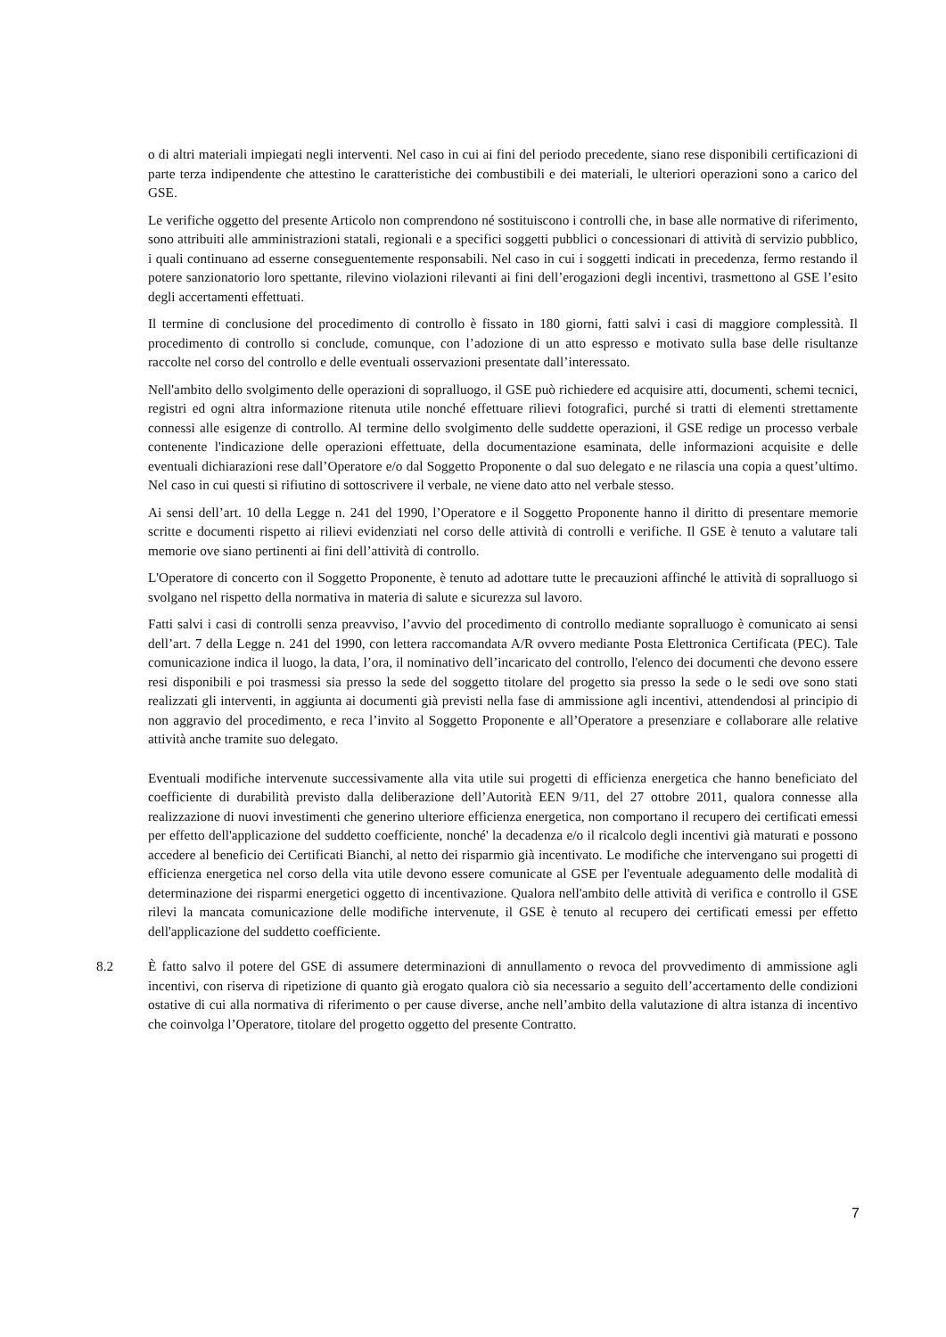o di altri materiali impiegati negli interventi. Nel caso in cui ai fini del periodo precedente, siano rese disponibili certificazioni di parte terza indipendente che attestino le caratteristiche dei combustibili e dei materiali, le ulteriori operazioni sono a carico del GSE.
Le verifiche oggetto del presente Articolo non comprendono né sostituiscono i controlli che, in base alle normative di riferimento, sono attribuiti alle amministrazioni statali, regionali e a specifici soggetti pubblici o concessionari di attività di servizio pubblico, i quali continuano ad esserne conseguentemente responsabili. Nel caso in cui i soggetti indicati in precedenza, fermo restando il potere sanzionatorio loro spettante, rilevino violazioni rilevanti ai fini dell’erogazioni degli incentivi, trasmettono al GSE l’esito degli accertamenti effettuati.
Il termine di conclusione del procedimento di controllo è fissato in 180 giorni, fatti salvi i casi di maggiore complessità. Il procedimento di controllo si conclude, comunque, con l’adozione di un atto espresso e motivato sulla base delle risultanze raccolte nel corso del controllo e delle eventuali osservazioni presentate dall’interessato.
Nell'ambito dello svolgimento delle operazioni di sopralluogo, il GSE può richiedere ed acquisire atti, documenti, schemi tecnici, registri ed ogni altra informazione ritenuta utile nonché effettuare rilievi fotografici, purché si tratti di elementi strettamente connessi alle esigenze di controllo. Al termine dello svolgimento delle suddette operazioni, il GSE redige un processo verbale contenente l'indicazione delle operazioni effettuate, della documentazione esaminata, delle informazioni acquisite e delle eventuali dichiarazioni rese dall’Operatore e/o dal Soggetto Proponente o dal suo delegato e ne rilascia una copia a quest’ultimo. Nel caso in cui questi si rifiutino di sottoscrivere il verbale, ne viene dato atto nel verbale stesso.
Ai sensi dell’art. 10 della Legge n. 241 del 1990, l’Operatore e il Soggetto Proponente hanno il diritto di presentare memorie scritte e documenti rispetto ai rilievi evidenziati nel corso delle attività di controlli e verifiche. Il GSE è tenuto a valutare tali memorie ove siano pertinenti ai fini dell’attività di controllo.
L'Operatore di concerto con il Soggetto Proponente, è tenuto ad adottare tutte le precauzioni affinché le attività di sopralluogo si svolgano nel rispetto della normativa in materia di salute e sicurezza sul lavoro.
Fatti salvi i casi di controlli senza preavviso, l’avvio del procedimento di controllo mediante sopralluogo è comunicato ai sensi dell’art. 7 della Legge n. 241 del 1990, con lettera raccomandata A/R ovvero mediante Posta Elettronica Certificata (PEC). Tale comunicazione indica il luogo, la data, l’ora, il nominativo dell’incaricato del controllo, l'elenco dei documenti che devono essere resi disponibili e poi trasmessi sia presso la sede del soggetto titolare del progetto sia presso la sede o le sedi ove sono stati realizzati gli interventi, in aggiunta ai documenti già previsti nella fase di ammissione agli incentivi, attendendosi al principio di non aggravio del procedimento, e reca l’invito al Soggetto Proponente e all’Operatore a presenziare e collaborare alle relative attività anche tramite suo delegato.
Eventuali modifiche intervenute successivamente alla vita utile sui progetti di efficienza energetica che hanno beneficiato del coefficiente di durabilità previsto dalla deliberazione dell’Autorità EEN 9/11, del 27 ottobre 2011, qualora connesse alla realizzazione di nuovi investimenti che generino ulteriore efficienza energetica, non comportano il recupero dei certificati emessi per effetto dell'applicazione del suddetto coefficiente, nonché' la decadenza e/o il ricalcolo degli incentivi già maturati e possono accedere al beneficio dei Certificati Bianchi, al netto dei risparmio già incentivato. Le modifiche che intervengano sui progetti di efficienza energetica nel corso della vita utile devono essere comunicate al GSE per l'eventuale adeguamento delle modalità di determinazione dei risparmi energetici oggetto di incentivazione. Qualora nell'ambito delle attività di verifica e controllo il GSE rilevi la mancata comunicazione delle modifiche intervenute, il GSE è tenuto al recupero dei certificati emessi per effetto dell'applicazione del suddetto coefficiente.
8.2 È fatto salvo il potere del GSE di assumere determinazioni di annullamento o revoca del provvedimento di ammissione agli incentivi, con riserva di ripetizione di quanto già erogato qualora ciò sia necessario a seguito dell’accertamento delle condizioni ostative di cui alla normativa di riferimento o per cause diverse, anche nell’ambito della valutazione di altra istanza di incentivo che coinvolga l’Operatore, titolare del progetto oggetto del presente Contratto.
7